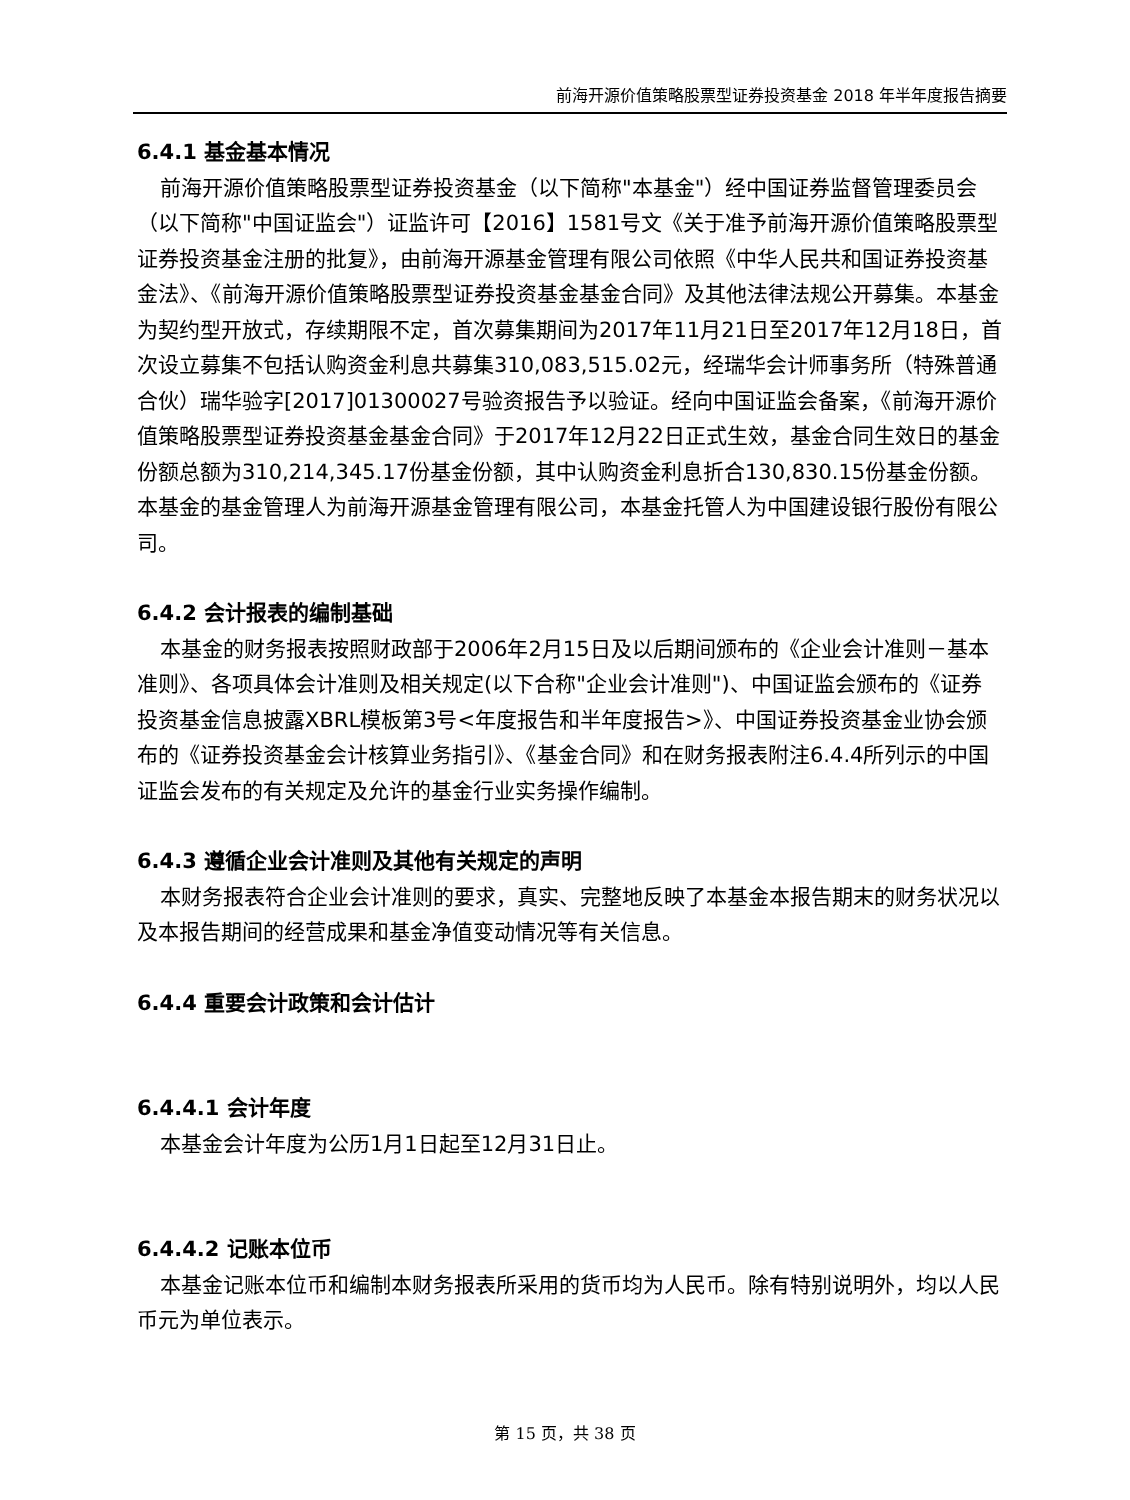前海开源价值策略股票型证券投资基金 2018 年半年度报告摘要
6.4.1 基金基本情况
前海开源价值策略股票型证券投资基金（以下简称"本基金"）经中国证券监督管理委员会（以下简称"中国证监会"）证监许可【2016】1581号文《关于准予前海开源价值策略股票型证券投资基金注册的批复》，由前海开源基金管理有限公司依照《中华人民共和国证券投资基金法》、《前海开源价值策略股票型证券投资基金基金合同》及其他法律法规公开募集。本基金为契约型开放式，存续期限不定，首次募集期间为2017年11月21日至2017年12月18日，首次设立募集不包括认购资金利息共募集310,083,515.02元，经瑞华会计师事务所（特殊普通合伙）瑞华验字[2017]01300027号验资报告予以验证。经向中国证监会备案，《前海开源价值策略股票型证券投资基金基金合同》于2017年12月22日正式生效，基金合同生效日的基金份额总额为310,214,345.17份基金份额，其中认购资金利息折合130,830.15份基金份额。本基金的基金管理人为前海开源基金管理有限公司，本基金托管人为中国建设银行股份有限公司。
6.4.2 会计报表的编制基础
本基金的财务报表按照财政部于2006年2月15日及以后期间颁布的《企业会计准则－基本准则》、各项具体会计准则及相关规定(以下合称"企业会计准则")、中国证监会颁布的《证券投资基金信息披露XBRL模板第3号<年度报告和半年度报告>》、中国证券投资基金业协会颁布的《证券投资基金会计核算业务指引》、《基金合同》和在财务报表附注6.4.4所列示的中国证监会发布的有关规定及允许的基金行业实务操作编制。
6.4.3 遵循企业会计准则及其他有关规定的声明
本财务报表符合企业会计准则的要求，真实、完整地反映了本基金本报告期末的财务状况以及本报告期间的经营成果和基金净值变动情况等有关信息。
6.4.4 重要会计政策和会计估计
6.4.4.1 会计年度
本基金会计年度为公历1月1日起至12月31日止。
6.4.4.2 记账本位币
本基金记账本位币和编制本财务报表所采用的货币均为人民币。除有特别说明外，均以人民币元为单位表示。
第 15 页，共 38 页